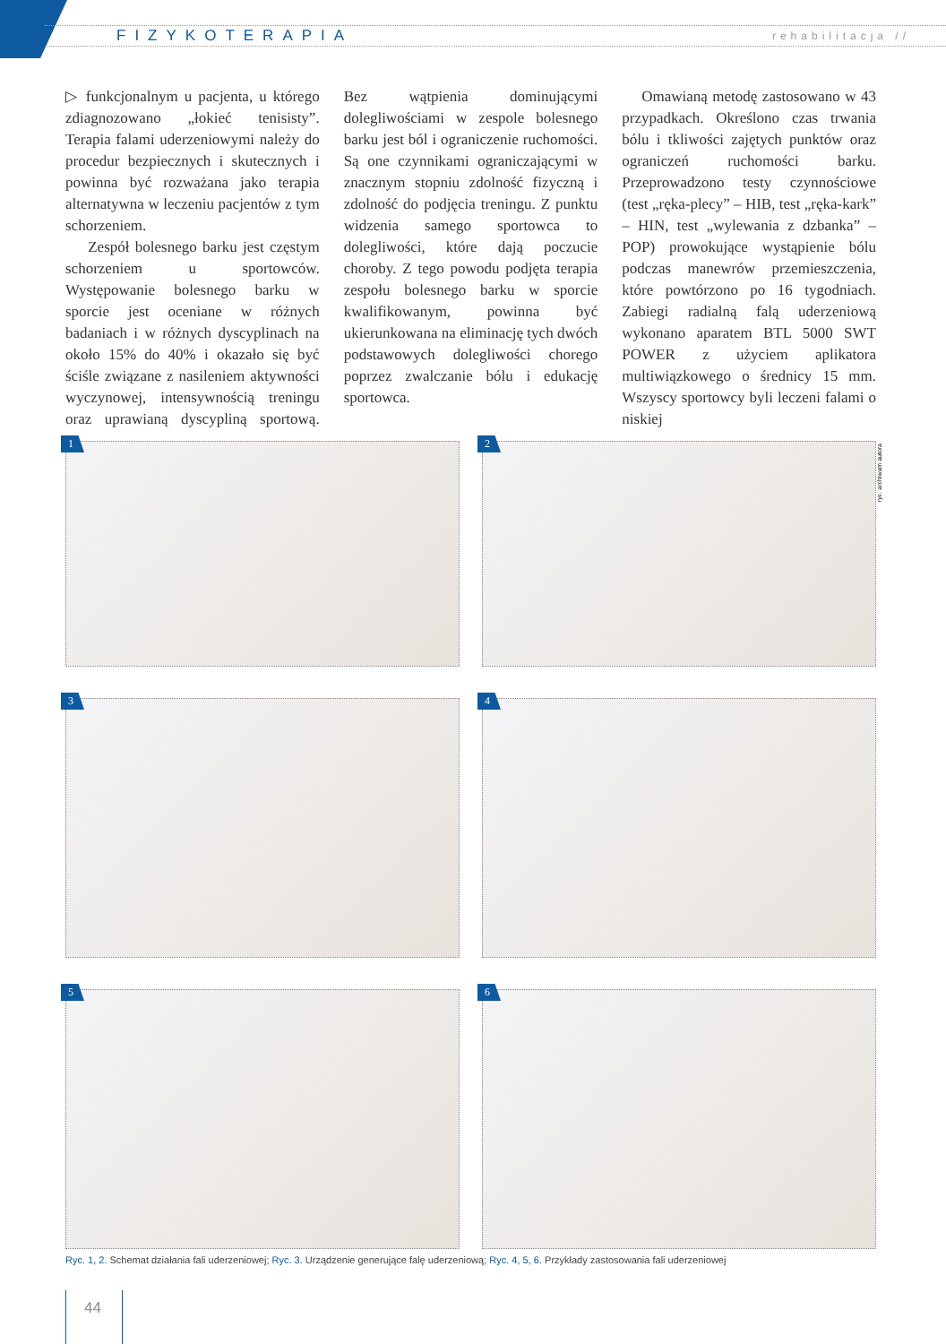FIZYKOTERAPIA rehabilitacja //
▷ funkcjonalnym u pacjenta, u którego zdiagnozowano „łokieć tenisisty”. Terapia falami uderzeniowymi należy do procedur bezpiecznych i skutecznych i powinna być rozważana jako terapia alternatywna w leczeniu pacjentów z tym schorzeniem.
Zespół bolesnego barku jest częstym schorzeniem u sportowców. Występowanie bolesnego barku w sporcie jest oceniane w różnych badaniach i w różnych dyscyplinach na około 15% do 40% i okazało się być ściśle związane z nasileniem aktywności wyczynowej, intensywnością treningu oraz uprawianą dyscypliną sportową. Bez wątpienia dominującymi dolegliwościami w zespole bolesnego barku jest ból i ograniczenie ruchomości. Są one czynnikami ograniczającymi w znacznym stopniu zdolność fizyczną i zdolność do podjęcia treningu. Z punktu widzenia samego sportowca to dolegliwości, które dają poczucie choroby. Z tego powodu podjęta terapia zespołu bolesnego barku w sporcie kwalifikowanym, powinna być ukierunkowana na eliminację tych dwóch podstawowych dolegliwości chorego poprzez zwalczanie bólu i edukację sportowca.
Omawianą metodę zastosowano w 43 przypadkach. Określono czas trwania bólu i tkliwości zajętych punktów oraz ograniczeń ruchomości barku. Przeprowadzono testy czynnościowe (test „ręka-plecy” – HIB, test „ręka-kark” – HIN, test „wylewania z dzbanka” – POP) prowokujące wystąpienie bólu podczas manewrów przemieszczenia, które powtórzono po 16 tygodniach. Zabiegi radialną falą uderzeniową wykonano aparatem BTL 5000 SWT POWER z użyciem aplikatora multiwiązkowego o średnicy 15 mm. Wszyscy sportowcy byli leczeni falami o niskiej
ryc. archiwum autora
1
2
3
4
5
6
Ryc. 1, 2. Schemat działania fali uderzeniowej; Ryc. 3. Urządzenie generujące falę uderzeniową; Ryc. 4, 5, 6. Przykłady zastosowania fali uderzeniowej
44